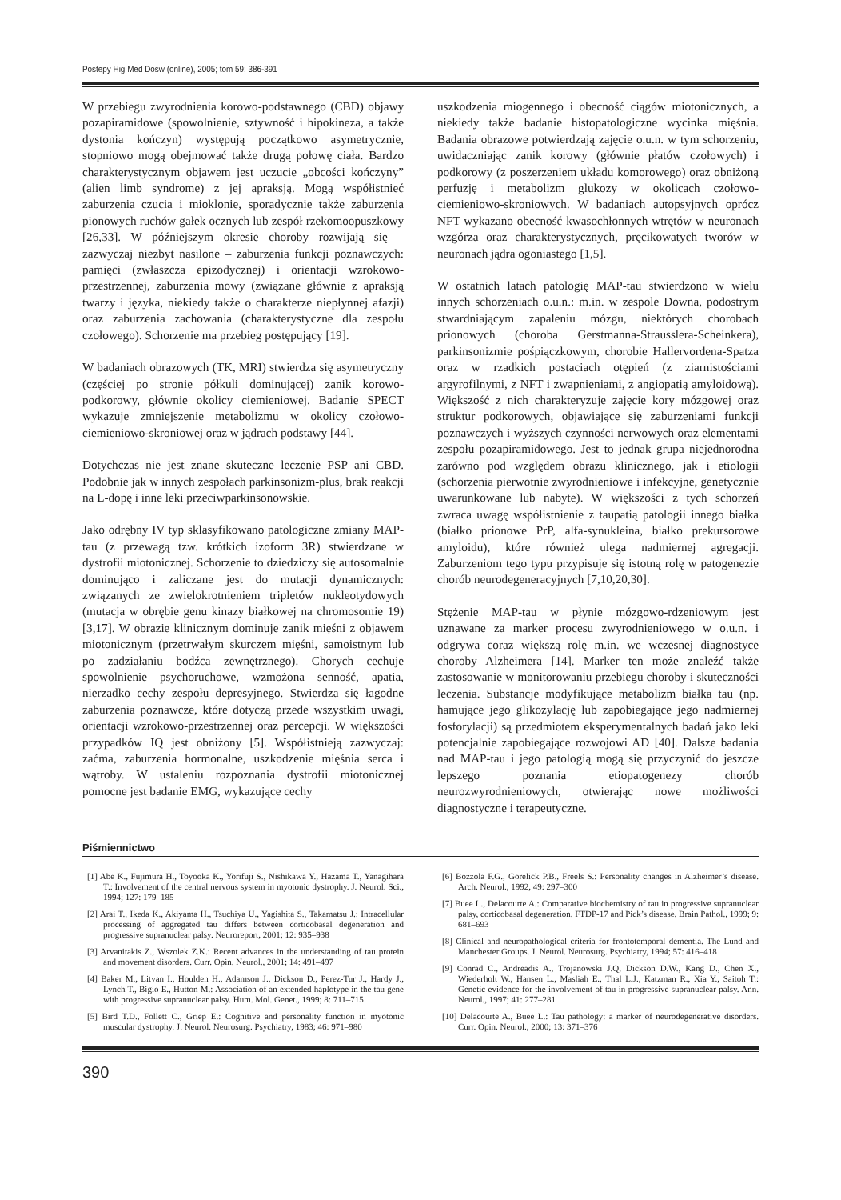Postepy Hig Med Dosw (online), 2005; tom 59: 386-391
W przebiegu zwyrodnienia korowo-podstawnego (CBD) objawy pozapiramidowe (spowolnienie, sztywność i hipokineza, a także dystonia kończyn) występują początkowo asymetrycznie, stopniowo mogą obejmować także drugą połowę ciała. Bardzo charakterystycznym objawem jest uczucie „obcości kończyny” (alien limb syndrome) z jej apraksją. Mogą współistnieć zaburzenia czucia i mioklonie, sporadycznie także zaburzenia pionowych ruchów gałek ocznych lub zespół rzekomoopuszkowy [26,33]. W późniejszym okresie choroby rozwijają się – zazwyczaj niezbyt nasilone – zaburzenia funkcji poznawczych: pamięci (zwłaszcza epizodycznej) i orientacji wzrokowo-przestrzennej, zaburzenia mowy (związane głównie z apraksją twarzy i języka, niekiedy także o charakterze niepłynnej afazji) oraz zaburzenia zachowania (charakterystyczne dla zespołu czołowego). Schorzenie ma przebieg postępujący [19].
W badaniach obrazowych (TK, MRI) stwierdza się asymetryczny (częściej po stronie półkuli dominującej) zanik korowo-podkorowy, głównie okolicy ciemieniowej. Badanie SPECT wykazuje zmniejszenie metabolizmu w okolicy czołowo-ciemieniowo-skroniowej oraz w jądrach podstawy [44].
Dotychczas nie jest znane skuteczne leczenie PSP ani CBD. Podobnie jak w innych zespołach parkinsonizm-plus, brak reakcji na L-dopę i inne leki przeciwparkinsonowskie.
Jako odrębny IV typ sklasyfikowano patologiczne zmiany MAP-tau (z przewagą tzw. krótkich izoform 3R) stwierdzane w dystrofii miotonicznej. Schorzenie to dziedziczy się autosomalnie dominująco i zaliczane jest do mutacji dynamicznych: związanych ze zwielokrotnieniem tripletów nukleotydowych (mutacja w obrębie genu kinazy białkowej na chromosomie 19) [3,17]. W obrazie klinicznym dominuje zanik mięśni z objawem miotonicznym (przetrwałym skurczem mięśni, samoistnym lub po zadziałaniu bodźca zewnętrznego). Chorych cechuje spowolnienie psychoruchowe, wzmożona senność, apatia, nierzadko cechy zespołu depresyjnego. Stwierdza się łagodne zaburzenia poznawcze, które dotyczą przede wszystkim uwagi, orientacji wzrokowo-przestrzennej oraz percepcji. W większości przypadków IQ jest obniżony [5]. Współistnieją zazwyczaj: zaćma, zaburzenia hormonalne, uszkodzenie mięśnia serca i wątroby. W ustaleniu rozpoznania dystrofii miotonicznej pomocne jest badanie EMG, wykazujące cechy
uszkodzenia miogennego i obecność ciągów miotonicznych, a niekiedy także badanie histopatologiczne wycinka mięśnia. Badania obrazowe potwierdzają zajęcie o.u.n. w tym schorzeniu, uwidaczniając zanik korowy (głównie płatów czołowych) i podkorowy (z poszerzeniem układu komorowego) oraz obniżoną perfuzję i metabolizm glukozy w okolicach czołowo-ciemieniowo-skroniowych. W badaniach autopsyjnych oprócz NFT wykazano obecność kwasochłonnych wtrętów w neuronach wzgórza oraz charakterystycznych, pręcikowatych tworów w neuronach jądra ogoniastego [1,5].
W ostatnich latach patologię MAP-tau stwierdzono w wielu innych schorzeniach o.u.n.: m.in. w zespole Downa, podostrym stwardniającym zapaleniu mózgu, niektórych chorobach prionowych (choroba Gerstmanna-Strausslera-Scheinkera), parkinsonizmie pośpiączkowym, chorobie Hallervordena-Spatza oraz w rzadkich postaciach otępień (z ziarnistościami argyrofilnymi, z NFT i zwapnieniami, z angiopatią amyloidową). Większość z nich charakteryzuje zajęcie kory mózgowej oraz struktur podkorowych, objawiające się zaburzeniami funkcji poznawczych i wyższych czynności nerwowych oraz elementami zespołu pozapiramidowego. Jest to jednak grupa niejednorodna zarówno pod względem obrazu klinicznego, jak i etiologii (schorzenia pierwotnie zwyrodnieniowe i infekcyjne, genetycznie uwarunkowane lub nabyte). W większości z tych schorzeń zwraca uwagę współistnienie z taupatią patologii innego białka (białko prionowe PrP, alfa-synukleina, białko prekursorowe amyloidu), które również ulega nadmiernej agregacji. Zaburzeniom tego typu przypisuje się istotną rolę w patogenezie chorób neurodegeneracyjnych [7,10,20,30].
Stężenie MAP-tau w płynie mózgowo-rdzeniowym jest uznawane za marker procesu zwyrodnieniowego w o.u.n. i odgrywa coraz większą rolę m.in. we wczesnej diagnostyce choroby Alzheimera [14]. Marker ten może znaleźć także zastosowanie w monitorowaniu przebiegu choroby i skuteczności leczenia. Substancje modyfikujące metabolizm białka tau (np. hamujące jego glikozylację lub zapobiegające jego nadmiernej fosforylacji) są przedmiotem eksperymentalnych badań jako leki potencjalnie zapobiegające rozwojowi AD [40]. Dalsze badania nad MAP-tau i jego patologią mogą się przyczynić do jeszcze lepszego poznania etiopatogenezy chorób neurozwyrodnieniowych, otwierając nowe możliwości diagnostyczne i terapeutyczne.
Piśmiennictwo
[1] Abe K., Fujimura H., Toyooka K., Yorifuji S., Nishikawa Y., Hazama T., Yanagihara T.: Involvement of the central nervous system in myotonic dystrophy. J. Neurol. Sci., 1994; 127: 179–185
[2] Arai T., Ikeda K., Akiyama H., Tsuchiya U., Yagishita S., Takamatsu J.: Intracellular processing of aggregated tau differs between corticobasal degeneration and progressive supranuclear palsy. Neuroreport, 2001; 12: 935–938
[3] Arvanitakis Z., Wszolek Z.K.: Recent advances in the understanding of tau protein and movement disorders. Curr. Opin. Neurol., 2001; 14: 491–497
[4] Baker M., Litvan I., Houlden H., Adamson J., Dickson D., Perez-Tur J., Hardy J., Lynch T., Bigio E., Hutton M.: Association of an extended haplotype in the tau gene with progressive supranuclear palsy. Hum. Mol. Genet., 1999; 8: 711–715
[5] Bird T.D., Follett C., Griep E.: Cognitive and personality function in myotonic muscular dystrophy. J. Neurol. Neurosurg. Psychiatry, 1983; 46: 971–980
[6] Bozzola F.G., Gorelick P.B., Freels S.: Personality changes in Alzheimer’s disease. Arch. Neurol., 1992, 49: 297–300
[7] Buee L., Delacourte A.: Comparative biochemistry of tau in progressive supranuclear palsy, corticobasal degeneration, FTDP-17 and Pick’s disease. Brain Pathol., 1999; 9: 681–693
[8] Clinical and neuropathological criteria for frontotemporal dementia. The Lund and Manchester Groups. J. Neurol. Neurosurg. Psychiatry, 1994; 57: 416–418
[9] Conrad C., Andreadis A., Trojanowski J.Q, Dickson D.W., Kang D., Chen X., Wiederholt W., Hansen L., Masliah E., Thal L.J., Katzman R., Xia Y., Saitoh T.: Genetic evidence for the involvement of tau in progressive supranuclear palsy. Ann. Neurol., 1997; 41: 277–281
[10] Delacourte A., Buee L.: Tau pathology: a marker of neurodegenerative disorders. Curr. Opin. Neurol., 2000; 13: 371–376
390